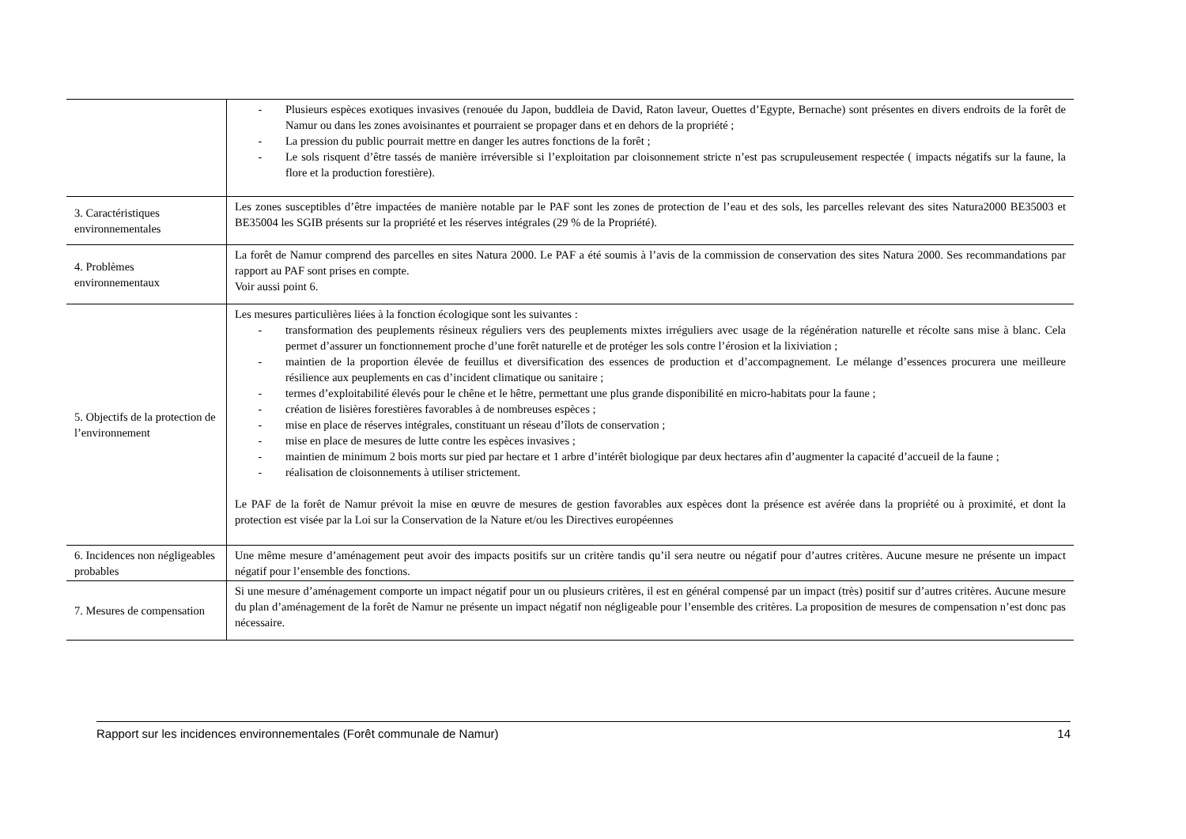| | - Plusieurs espèces exotiques invasives (renouée du Japon, buddleia de David, Raton laveur, Ouettes d’Egypte, Bernache) sont présentes en divers endroits de la forêt de Namur ou dans les zones avoisinantes et pourraient se propager dans et en dehors de la propriété ; - La pression du public pourrait mettre en danger les autres fonctions de la forêt ; - Le sols risquent d’être tassés de manière irréversible si l’exploitation par cloisonnement stricte n’est pas scrupuleusement respectée ( impacts négatifs sur la faune, la flore et la production forestière). |
| 3. Caractéristiques environnementales | Les zones susceptibles d’être impactées de manière notable par le PAF sont les zones de protection de l’eau et des sols, les parcelles relevant des sites Natura2000 BE35003 et BE35004 les SGIB présents sur la propriété et les réserves intégrales (29 % de la Propriété). |
| 4. Problèmes environnementaux | La forêt de Namur comprend des parcelles en sites Natura 2000. Le PAF a été soumis à l’avis de la commission de conservation des sites Natura 2000. Ses recommandations par rapport au PAF sont prises en compte. Voir aussi point 6. |
| 5. Objectifs de la protection de l’environnement | Les mesures particulières liées à la fonction écologique sont les suivantes : - transformation des peuplements résineux réguliers vers des peuplements mixtes irréguliers avec usage de la régénération naturelle et récolte sans mise à blanc. Cela permet d’assurer un fonctionnement proche d’une forêt naturelle et de protéger les sols contre l’érosion et la lixiviation ; - maintien de la proportion élevée de feuillus et diversification des essences de production et d’accompagnement. Le mélange d’essences procurera une meilleure résilience aux peuplements en cas d’incident climatique ou sanitaire ; - termes d’exploitabilité élevés pour le chêne et le hêtre, permettant une plus grande disponibilité en micro-habitats pour la faune ; - création de lisières forestières favorables à de nombreuses espèces ; - mise en place de réserves intégrales, constituant un réseau d’îlots de conservation ; - mise en place de mesures de lutte contre les espèces invasives ; - maintien de minimum 2 bois morts sur pied par hectare et 1 arbre d’intérêt biologique par deux hectares afin d’augmenter la capacité d’accueil de la faune ; - réalisation de cloisonnements à utiliser strictement. Le PAF de la forêt de Namur prévoit la mise en œuvre de mesures de gestion favorables aux espèces dont la présence est avérée dans la propriété ou à proximité, et dont la protection est visée par la Loi sur la Conservation de la Nature et/ou les Directives européennes |
| 6. Incidences non négligeables probables | Une même mesure d’aménagement peut avoir des impacts positifs sur un critère tandis qu’il sera neutre ou négatif pour d’autres critères. Aucune mesure ne présente un impact négatif pour l’ensemble des fonctions. |
| 7. Mesures de compensation | Si une mesure d’aménagement comporte un impact négatif pour un ou plusieurs critères, il est en général compensé par un impact (très) positif sur d’autres critères. Aucune mesure du plan d’aménagement de la forêt de Namur ne présente un impact négatif non négligeable pour l’ensemble des critères. La proposition de mesures de compensation n’est donc pas nécessaire. |
Rapport sur les incidences environnementales (Forêt communale de Namur) 14